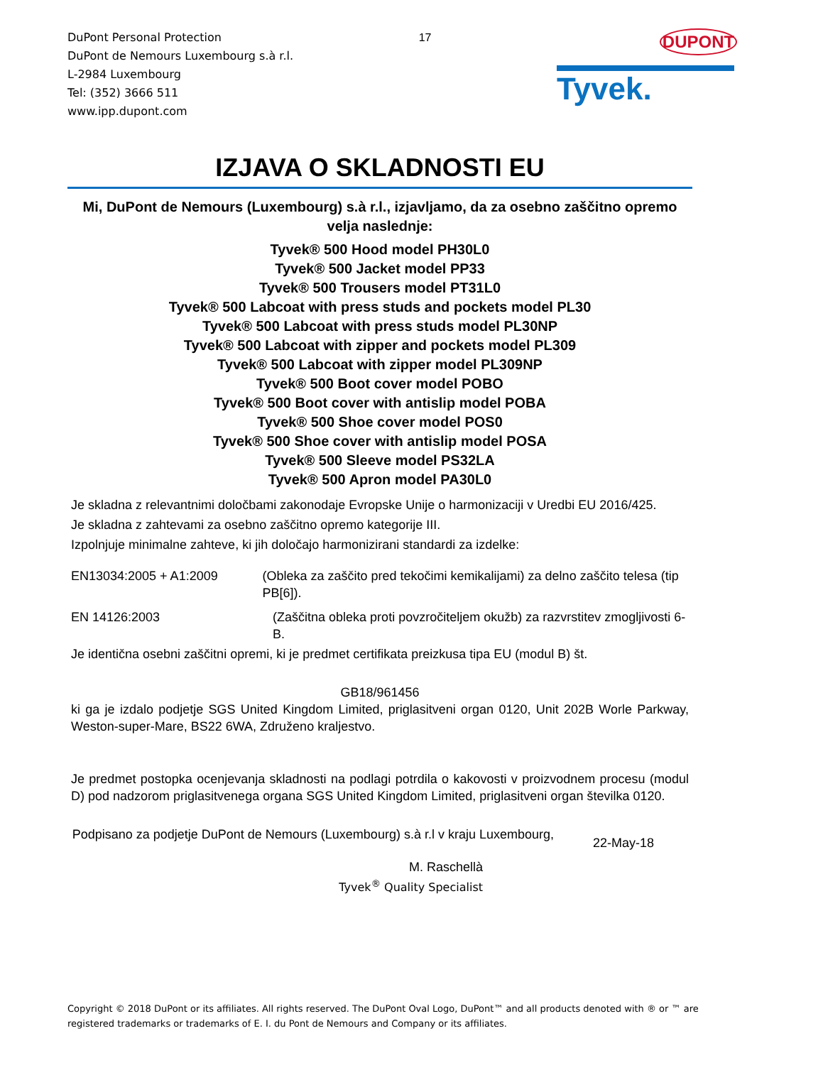DuPont Personal Protection
DuPont de Nemours Luxembourg s.à r.l.
L-2984 Luxembourg
Tel: (352) 3666 511
www.ipp.dupont.com
17
DUPONT
Tyvek.
IZJAVA O SKLADNOSTI EU
Mi, DuPont de Nemours (Luxembourg) s.à r.l., izjavljamo, da za osebno zaščitno opremo velja naslednje:
Tyvek® 500 Hood model PH30L0
Tyvek® 500 Jacket model PP33
Tyvek® 500 Trousers model PT31L0
Tyvek® 500 Labcoat with press studs and pockets model PL30
Tyvek® 500 Labcoat with press studs model PL30NP
Tyvek® 500 Labcoat with zipper and pockets model PL309
Tyvek® 500 Labcoat with zipper model PL309NP
Tyvek® 500 Boot cover model POBO
Tyvek® 500 Boot cover with antislip model POBA
Tyvek® 500 Shoe cover model POS0
Tyvek® 500 Shoe cover with antislip model POSA
Tyvek® 500 Sleeve model PS32LA
Tyvek® 500 Apron model PA30L0
Je skladna z relevantnimi določbami zakonodaje Evropske Unije o harmonizaciji v Uredbi EU 2016/425.
Je skladna z zahtevami za osebno zaščitno opremo kategorije III.
Izpolnjuje minimalne zahteve, ki jih določajo harmonizirani standardi za izdelke:
EN13034:2005 + A1:2009 (Obleka za zaščito pred tekočimi kemikalijami) za delno zaščito telesa (tip PB[6]).
EN 14126:2003 (Zaščitna obleka proti povzročiteljem okužb) za razvrstitev zmogljivosti 6-B.
Je identična osebni zaščitni opremi, ki je predmet certifikata preizkusa tipa EU (modul B) št.
GB18/961456
ki ga je izdalo podjetje SGS United Kingdom Limited, priglasitveni organ 0120, Unit 202B Worle Parkway, Weston-super-Mare, BS22 6WA, Združeno kraljestvo.
Je predmet postopka ocenjevanja skladnosti na podlagi potrdila o kakovosti v proizvodnem procesu (modul D) pod nadzorom priglasitvenega organa SGS United Kingdom Limited, priglasitveni organ številka 0120.
Podpisano za podjetje DuPont de Nemours (Luxembourg) s.à r.l v kraju Luxembourg,
22-May-18
M. Raschellà
Tyvek<sup>®</sup> Quality Specialist
Copyright © 2018 DuPont or its affiliates. All rights reserved. The DuPont Oval Logo, DuPont™ and all products denoted with ® or ™ are registered trademarks or trademarks of E. I. du Pont de Nemours and Company or its affiliates.